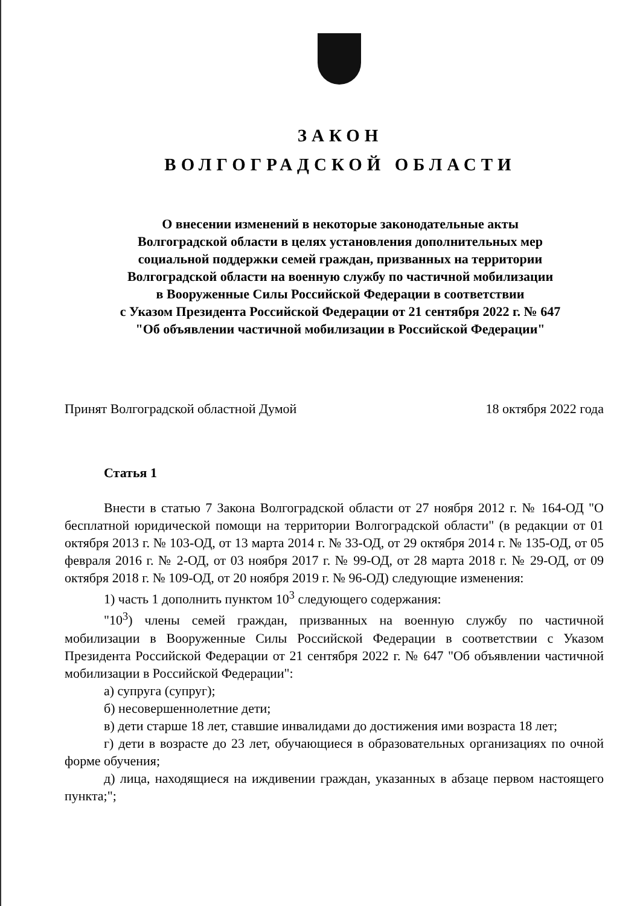ЗАКОН
ВОЛГОГРАДСКОЙ ОБЛАСТИ
О внесении изменений в некоторые законодательные акты
Волгоградской области в целях установления дополнительных мер
социальной поддержки семей граждан, призванных на территории
Волгоградской области на военную службу по частичной мобилизации
в Вооруженные Силы Российской Федерации в соответствии
с Указом Президента Российской Федерации от 21 сентября 2022 г. № 647
"Об объявлении частичной мобилизации в Российской Федерации"
Принят Волгоградской областной Думой 18 октября 2022 года
Статья 1
Внести в статью 7 Закона Волгоградской области от 27 ноября 2012 г. № 164-ОД "О бесплатной юридической помощи на территории Волгоградской области" (в редакции от 01 октября 2013 г. № 103-ОД, от 13 марта 2014 г. № 33-ОД, от 29 октября 2014 г. № 135-ОД, от 05 февраля 2016 г. № 2-ОД, от 03 ноября 2017 г. № 99-ОД, от 28 марта 2018 г. № 29-ОД, от 09 октября 2018 г. № 109-ОД, от 20 ноября 2019 г. № 96-ОД) следующие изменения:
1) часть 1 дополнить пунктом 10<sup>3</sup> следующего содержания:
"10<sup>3</sup>) члены семей граждан, призванных на военную службу по частичной мобилизации в Вооруженные Силы Российской Федерации в соответствии с Указом Президента Российской Федерации от 21 сентября 2022 г. № 647 "Об объявлении частичной мобилизации в Российской Федерации":
а) супруга (супруг);
б) несовершеннолетние дети;
в) дети старше 18 лет, ставшие инвалидами до достижения ими возраста 18 лет;
г) дети в возрасте до 23 лет, обучающиеся в образовательных организациях по очной форме обучения;
д) лица, находящиеся на иждивении граждан, указанных в абзаце первом настоящего пункта;";